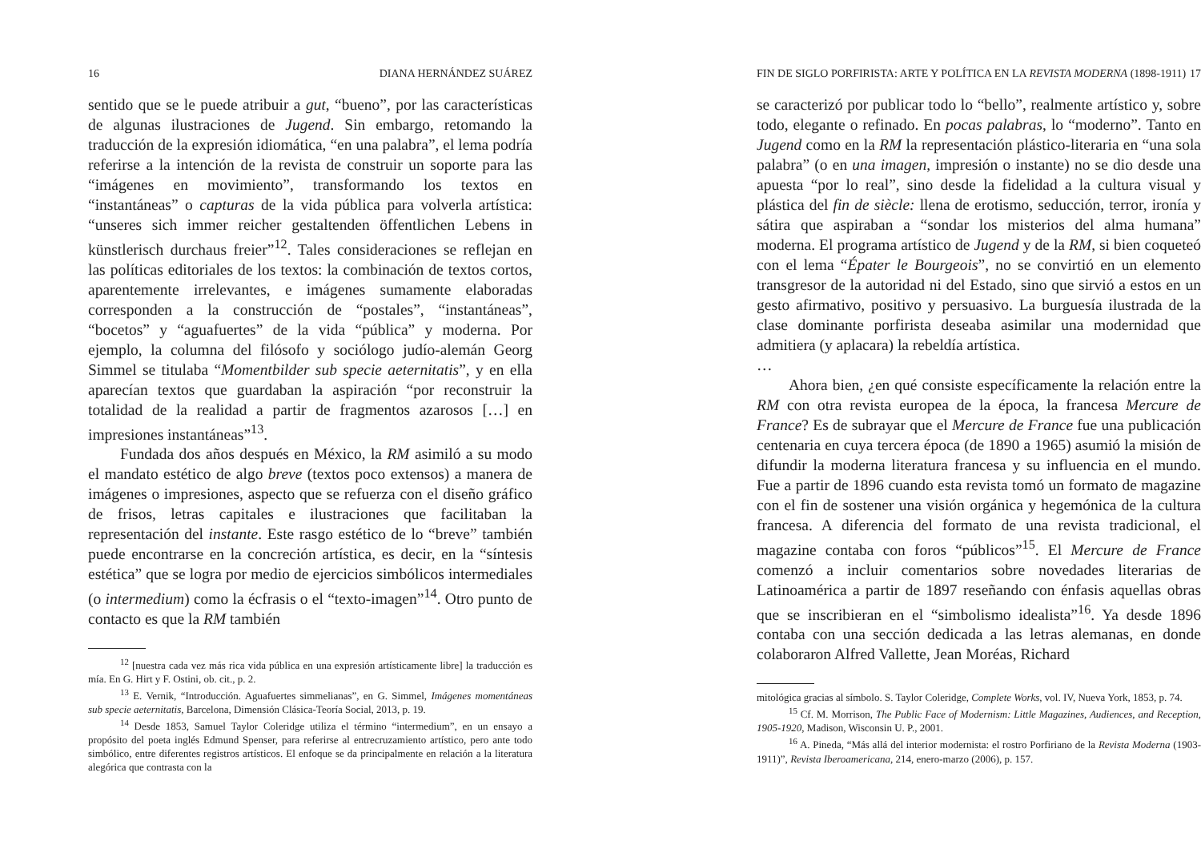16 DIANA HERNÁNDEZ SUÁREZ
sentido que se le puede atribuir a gut, “bueno”, por las características de algunas ilustraciones de Jugend. Sin embargo, retomando la traducción de la expresión idiomática, “en una palabra”, el lema podría referirse a la intención de la revista de construir un soporte para las “imágenes en movimiento”, transformando los textos en “instantáneas” o capturas de la vida pública para volverla artística: “unseres sich immer reicher gestaltenden öffentlichen Lebens in künstlerisch durchaus freier”<sup>12</sup>. Tales consideraciones se reflejan en las políticas editoriales de los textos: la combinación de textos cortos, aparentemente irrelevantes, e imágenes sumamente elaboradas corresponden a la construcción de “postales”, “instantáneas”, “bocetos” y “aguafuertes” de la vida “pública” y moderna. Por ejemplo, la columna del filósofo y sociólogo judío-alemán Georg Simmel se titulaba “Momentbilder sub specie aeternitatis”, y en ella aparecían textos que guardaban la aspiración “por reconstruir la totalidad de la realidad a partir de fragmentos azarosos […] en impresiones instantáneas”<sup>13</sup>.
Fundada dos años después en México, la RM asimiló a su modo el mandato estético de algo breve (textos poco extensos) a manera de imágenes o impresiones, aspecto que se refuerza con el diseño gráfico de frisos, letras capitales e ilustraciones que facilitaban la representación del instante. Este rasgo estético de lo “breve” también puede encontrarse en la concreción artística, es decir, en la “síntesis estética” que se logra por medio de ejercicios simbólicos intermediales (o intermedium) como la écfrasis o el “texto-imagen”<sup>14</sup>. Otro punto de contacto es que la RM también
<sup>12</sup> [nuestra cada vez más rica vida pública en una expresión artísticamente libre] la traducción es mía. En G. Hirt y F. Ostini, ob. cit., p. 2.
<sup>13</sup> E. Vernik, “Introducción. Aguafuertes simmelianas”, en G. Simmel, Imágenes momentáneas sub specie aeternitatis, Barcelona, Dimensión Clásica-Teoría Social, 2013, p. 19.
<sup>14</sup> Desde 1853, Samuel Taylor Coleridge utiliza el término “intermedium”, en un ensayo a propósito del poeta inglés Edmund Spenser, para referirse al entrecruzamiento artístico, pero ante todo simbólico, entre diferentes registros artísticos. El enfoque se da principalmente en relación a la literatura alegórica que contrasta con la
FIN DE SIGLO PORFIRISTA: ARTE Y POLÍTICA EN LA REVISTA MODERNA (1898-1911) 17
se caracterizó por publicar todo lo “bello”, realmente artístico y, sobre todo, elegante o refinado. En pocas palabras, lo “moderno”. Tanto en Jugend como en la RM la representación plástico-literaria en “una sola palabra” (o en una imagen, impresión o instante) no se dio desde una apuesta “por lo real”, sino desde la fidelidad a la cultura visual y plástica del fin de siècle: llena de erotismo, seducción, terror, ironía y sátira que aspiraban a “sondar los misterios del alma humana” moderna. El programa artístico de Jugend y de la RM, si bien coqueteó con el lema “Épater le Bourgeois”, no se convirtió en un elemento transgresor de la autoridad ni del Estado, sino que sirvió a estos en un gesto afirmativo, positivo y persuasivo. La burguesía ilustrada de la clase dominante porfirista deseaba asimilar una modernidad que admitiera (y aplacara) la rebeldía artística.
…
Ahora bien, ¿en qué consiste específicamente la relación entre la RM con otra revista europea de la época, la francesa Mercure de France? Es de subrayar que el Mercure de France fue una publicación centenaria en cuya tercera época (de 1890 a 1965) asumió la misión de difundir la moderna literatura francesa y su influencia en el mundo. Fue a partir de 1896 cuando esta revista tomó un formato de magazine con el fin de sostener una visión orgánica y hegemónica de la cultura francesa. A diferencia del formato de una revista tradicional, el magazine contaba con foros “públicos”<sup>15</sup>. El Mercure de France comenzó a incluir comentarios sobre novedades literarias de Latinoamérica a partir de 1897 reseñando con énfasis aquellas obras que se inscribieran en el “simbolismo idealista”<sup>16</sup>. Ya desde 1896 contaba con una sección dedicada a las letras alemanas, en donde colaboraron Alfred Vallette, Jean Moréas, Richard
mitológica gracias al símbolo. S. Taylor Coleridge, Complete Works, vol. IV, Nueva York, 1853, p. 74.
<sup>15</sup> Cf. M. Morrison, The Public Face of Modernism: Little Magazines, Audiences, and Reception, 1905-1920, Madison, Wisconsin U. P., 2001.
<sup>16</sup> A. Pineda, “Más allá del interior modernista: el rostro Porfiriano de la Revista Moderna (1903-1911)”, Revista Iberoamericana, 214, enero-marzo (2006), p. 157.